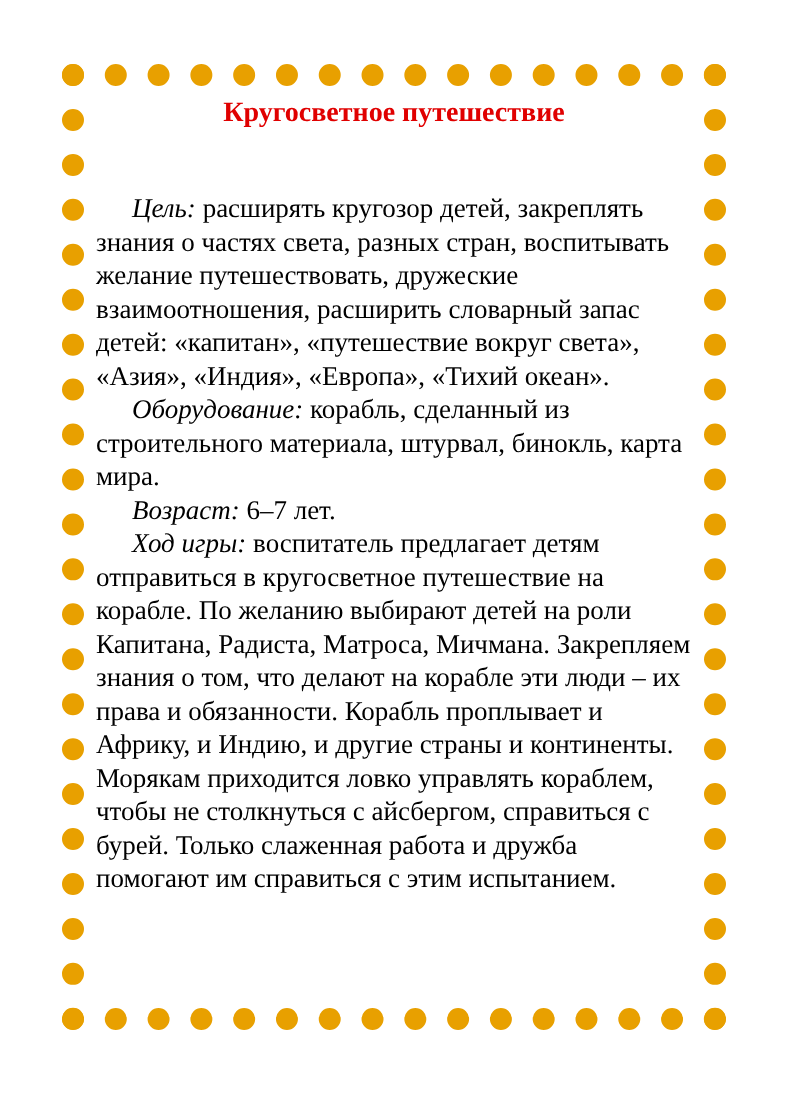Кругосветное путешествие
Цель: расширять кругозор детей, закреплять знания о частях света, разных стран, воспитывать желание путешествовать, дружеские взаимоотношения, расширить словарный запас детей: «капитан», «путешествие вокруг света», «Азия», «Индия», «Европа», «Тихий океан».
Оборудование: корабль, сделанный из строительного материала, штурвал, бинокль, карта мира.
Возраст: 6–7 лет.
Ход игры: воспитатель предлагает детям отправиться в кругосветное путешествие на корабле. По желанию выбирают детей на роли Капитана, Радиста, Матроса, Мичмана. Закрепляем знания о том, что делают на корабле эти люди – их права и обязанности. Корабль проплывает и Африку, и Индию, и другие страны и континенты. Морякам приходится ловко управлять кораблем, чтобы не столкнуться с айсбергом, справиться с бурей. Только слаженная работа и дружба помогают им справиться с этим испытанием.